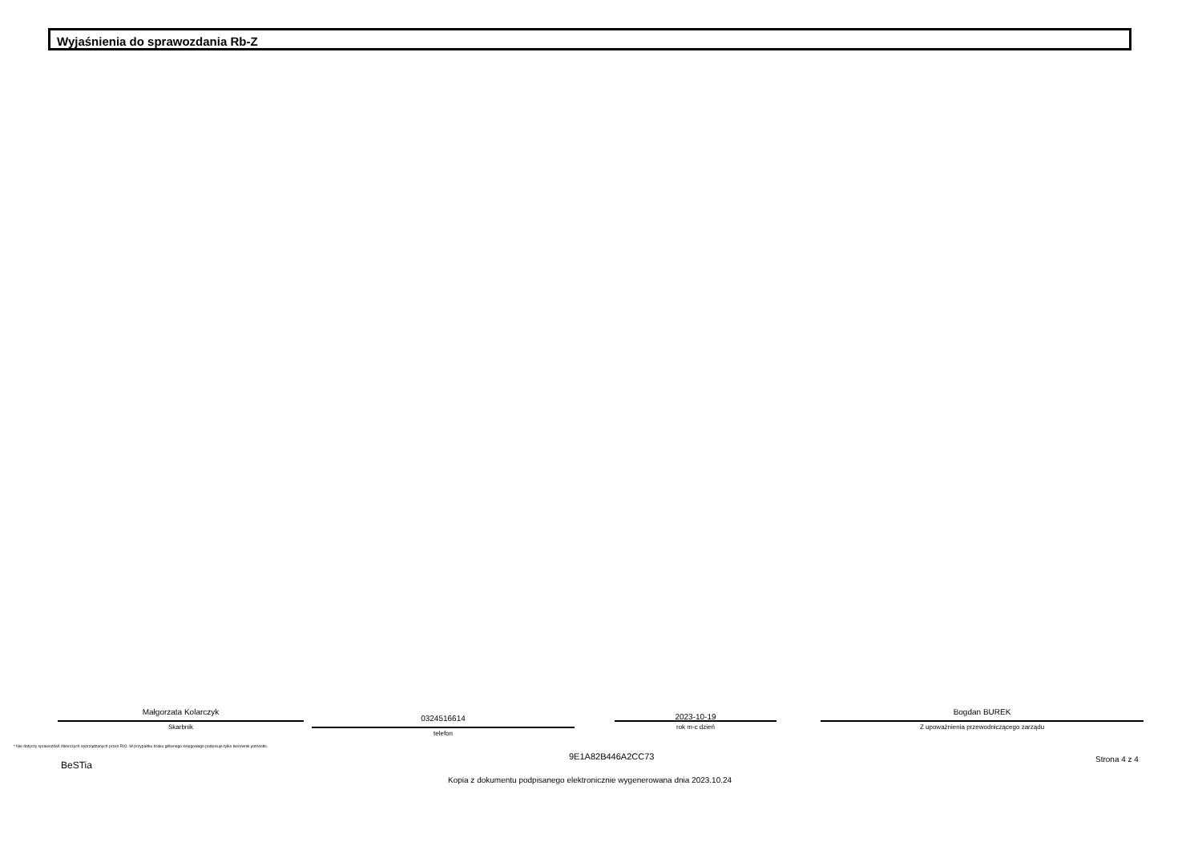Wyjaśnienia do sprawozdania Rb-Z
Małgorzata Kolarczyk
Skarbnik
0324516614
telefon
2023-10-19
rok m-c dzień
Bogdan BUREK
Z upoważnienia przewodniczącego zarządu
* Nie dotyczy sprawozdań zbiorczych sporządzanych przez RIO. W przypadku braku głównego księgowego podpisuje tylko kierownik jednostki.
BeSTia
9E1A82B446A2CC73 Strona 4 z 4
Kopia z dokumentu podpisanego elektronicznie wygenerowana dnia 2023.10.24